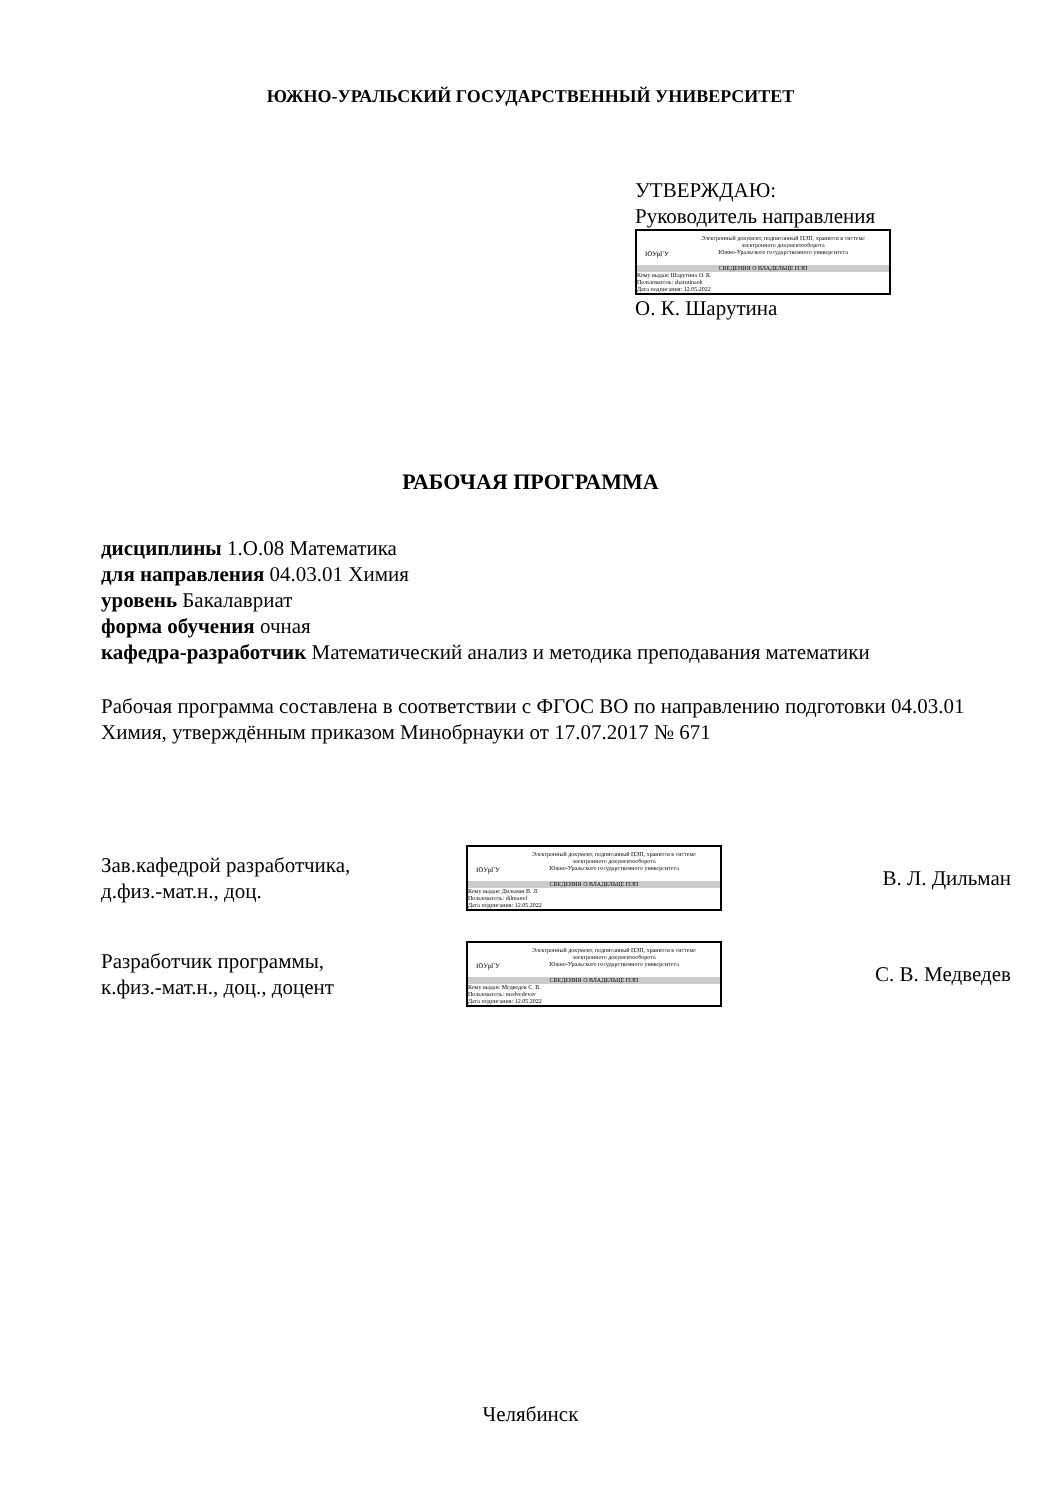ЮЖНО-УРАЛЬСКИЙ ГОСУДАРСТВЕННЫЙ УНИВЕРСИТЕТ
УТВЕРЖДАЮ:
Руководитель направления
ЮУрГУ
Электронный документ, подписанный ПЭП, хранится в системе
электронного документооборота
Южно-Уральского государственного университета
СВЕДЕНИЯ О ВЛАДЕЛЬЦЕ ПЭП
Кому выдан: Шарутина О. К.
Пользователь: sharutinaok
Дата подписания: 12.05.2022
О. К. Шарутина
РАБОЧАЯ ПРОГРАММА
дисциплины 1.О.08 Математика
для направления 04.03.01 Химия
уровень Бакалавриат
форма обучения очная
кафедра-разработчик Математический анализ и методика преподавания математики
Рабочая программа составлена в соответствии с ФГОС ВО по направлению подготовки 04.03.01 Химия, утверждённым приказом Минобрнауки от 17.07.2017 № 671
Зав.кафедрой разработчика,
д.физ.-мат.н., доц.
ЮУрГУ
Электронный документ, подписанный ПЭП, хранится в системе
электронного документооборота
Южно-Уральского государственного университета
СВЕДЕНИЯ О ВЛАДЕЛЬЦЕ ПЭП
Кому выдан: Дильман В. Л.
Пользователь: dilmanvl
Дата подписания: 12.05.2022
В. Л. Дильман
Разработчик программы,
к.физ.-мат.н., доц., доцент
ЮУрГУ
Электронный документ, подписанный ПЭП, хранится в системе
электронного документооборота
Южно-Уральского государственного университета
СВЕДЕНИЯ О ВЛАДЕЛЬЦЕ ПЭП
Кому выдан: Медведев С. В.
Пользователь: medvedevsv
Дата подписания: 12.05.2022
С. В. Медведев
Челябинск